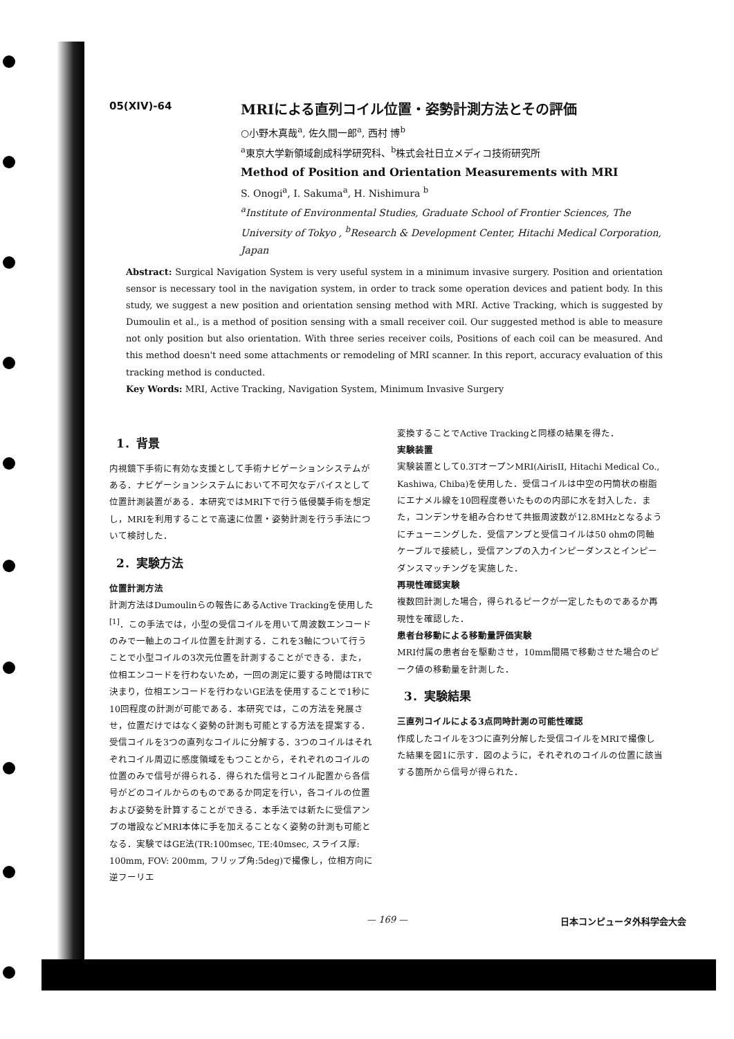05(XIV)-64
MRIによる直列コイル位置・姿勢計測方法とその評価
○小野木真哉<sup>a</sup>, 佐久間一郎<sup>a</sup>, 西村 博<sup>b</sup>
<sup>a</sup> 東京大学新領域創成科学研究科、<sup>b</sup>株式会社日立メディコ技術研究所
Method of Position and Orientation Measurements with MRI
S. Onogi<sup>a</sup>, I. Sakuma<sup>a</sup>, H. Nishimura <sup>b</sup>
<sup>a</sup> Institute of Environmental Studies, Graduate School of Frontier Sciences, The University of Tokyo , <sup>b</sup>Research & Development Center, Hitachi Medical Corporation, Japan
Abstract: Surgical Navigation System is very useful system in a minimum invasive surgery. Position and orientation sensor is necessary tool in the navigation system, in order to track some operation devices and patient body. In this study, we suggest a new position and orientation sensing method with MRI. Active Tracking, which is suggested by Dumoulin et al., is a method of position sensing with a small receiver coil. Our suggested method is able to measure not only position but also orientation. With three series receiver coils, Positions of each coil can be measured. And this method doesn't need some attachments or remodeling of MRI scanner. In this report, accuracy evaluation of this tracking method is conducted.
Key Words: MRI, Active Tracking, Navigation System, Minimum Invasive Surgery
1．背景
内視鏡下手術に有効な支援として手術ナビゲーションシステムがある．ナビゲーションシステムにおいて不可欠なデバイスとして位置計測装置がある．本研究ではMRI下で行う低侵襲手術を想定し，MRIを利用することで高速に位置・姿勢計測を行う手法について検討した．
2．実験方法
位置計測方法
計測方法はDumoulinらの報告にあるActive Trackingを使用した<sup>[1]</sup>．この手法では，小型の受信コイルを用いて周波数エンコードのみで一軸上のコイル位置を計測する．これを3軸について行うことで小型コイルの3次元位置を計測することができる．また，位相エンコードを行わないため，一回の測定に要する時間はTRで決まり，位相エンコードを行わないGE法を使用することで1秒に10回程度の計測が可能である．本研究では，この方法を発展させ，位置だけではなく姿勢の計測も可能とする方法を提案する．受信コイルを3つの直列なコイルに分解する．3つのコイルはそれぞれコイル周辺に感度領域をもつことから，それぞれのコイルの位置のみで信号が得られる．得られた信号とコイル配置から各信号がどのコイルからのものであるか同定を行い，各コイルの位置および姿勢を計算することができる．本手法では新たに受信アンプの増設などMRI本体に手を加えることなく姿勢の計測も可能となる．実験ではGE法(TR:100msec, TE:40msec, スライス厚: 100mm, FOV: 200mm, フリップ角:5deg)で撮像し，位相方向に逆フーリエ
変換することでActive Trackingと同様の結果を得た．
実験装置
実験装置として0.3TオープンMRI(AirisII, Hitachi Medical Co., Kashiwa, Chiba)を使用した．受信コイルは中空の円筒状の樹脂にエナメル線を10回程度巻いたものの内部に水を封入した．また，コンデンサを組み合わせて共振周波数が12.8MHzとなるようにチューニングした．受信アンプと受信コイルは50 ohmの同軸ケーブルで接続し，受信アンプの入力インピーダンスとインピーダンスマッチングを実施した．
再現性確認実験
複数回計測した場合，得られるピークが一定したものであるか再現性を確認した．
患者台移動による移動量評価実験
MRI付属の患者台を駆動させ，10mm間隔で移動させた場合のピーク値の移動量を計測した．
3．実験結果
三直列コイルによる3点同時計測の可能性確認
作成したコイルを3つに直列分解した受信コイルをMRIで撮像した結果を図1に示す．図のように，それぞれのコイルの位置に該当する箇所から信号が得られた．
— 169 — 日本コンピュータ外科学会大会